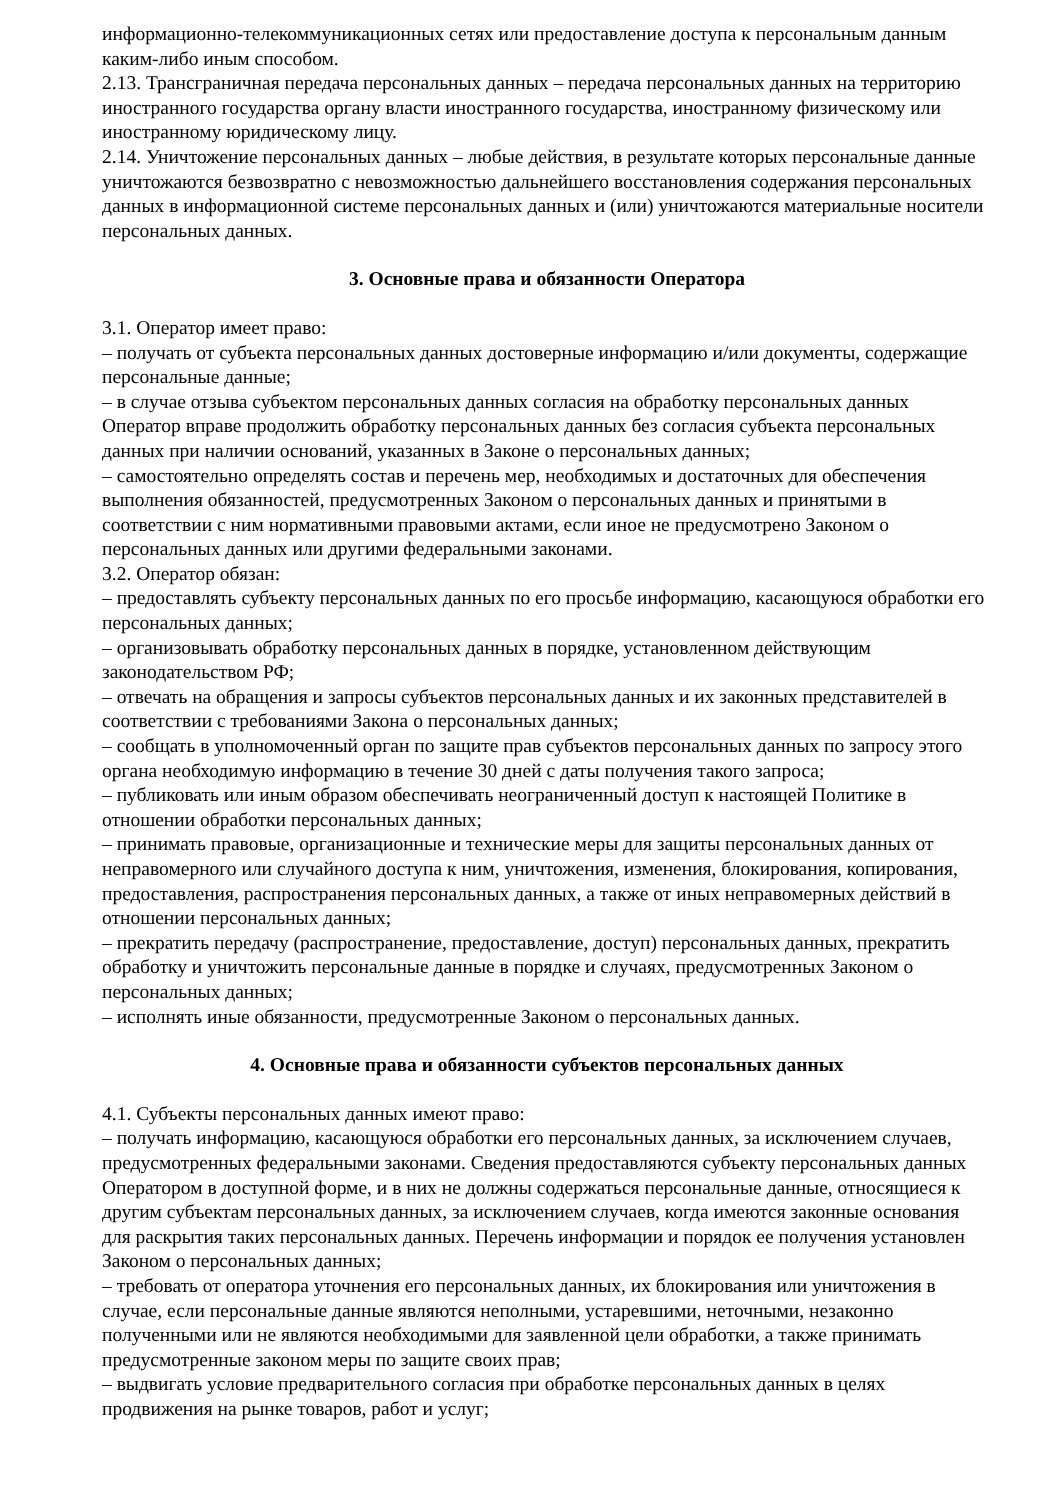информационно-телекоммуникационных сетях или предоставление доступа к персональным данным каким-либо иным способом.
2.13. Трансграничная передача персональных данных – передача персональных данных на территорию иностранного государства органу власти иностранного государства, иностранному физическому или иностранному юридическому лицу.
2.14. Уничтожение персональных данных – любые действия, в результате которых персональные данные уничтожаются безвозвратно с невозможностью дальнейшего восстановления содержания персональных данных в информационной системе персональных данных и (или) уничтожаются материальные носители персональных данных.
3. Основные права и обязанности Оператора
3.1. Оператор имеет право:
– получать от субъекта персональных данных достоверные информацию и/или документы, содержащие персональные данные;
– в случае отзыва субъектом персональных данных согласия на обработку персональных данных Оператор вправе продолжить обработку персональных данных без согласия субъекта персональных данных при наличии оснований, указанных в Законе о персональных данных;
– самостоятельно определять состав и перечень мер, необходимых и достаточных для обеспечения выполнения обязанностей, предусмотренных Законом о персональных данных и принятыми в соответствии с ним нормативными правовыми актами, если иное не предусмотрено Законом о персональных данных или другими федеральными законами.
3.2. Оператор обязан:
– предоставлять субъекту персональных данных по его просьбе информацию, касающуюся обработки его персональных данных;
– организовывать обработку персональных данных в порядке, установленном действующим законодательством РФ;
– отвечать на обращения и запросы субъектов персональных данных и их законных представителей в соответствии с требованиями Закона о персональных данных;
– сообщать в уполномоченный орган по защите прав субъектов персональных данных по запросу этого органа необходимую информацию в течение 30 дней с даты получения такого запроса;
– публиковать или иным образом обеспечивать неограниченный доступ к настоящей Политике в отношении обработки персональных данных;
– принимать правовые, организационные и технические меры для защиты персональных данных от неправомерного или случайного доступа к ним, уничтожения, изменения, блокирования, копирования, предоставления, распространения персональных данных, а также от иных неправомерных действий в отношении персональных данных;
– прекратить передачу (распространение, предоставление, доступ) персональных данных, прекратить обработку и уничтожить персональные данные в порядке и случаях, предусмотренных Законом о персональных данных;
– исполнять иные обязанности, предусмотренные Законом о персональных данных.
4. Основные права и обязанности субъектов персональных данных
4.1. Субъекты персональных данных имеют право:
– получать информацию, касающуюся обработки его персональных данных, за исключением случаев, предусмотренных федеральными законами. Сведения предоставляются субъекту персональных данных Оператором в доступной форме, и в них не должны содержаться персональные данные, относящиеся к другим субъектам персональных данных, за исключением случаев, когда имеются законные основания для раскрытия таких персональных данных. Перечень информации и порядок ее получения установлен Законом о персональных данных;
– требовать от оператора уточнения его персональных данных, их блокирования или уничтожения в случае, если персональные данные являются неполными, устаревшими, неточными, незаконно полученными или не являются необходимыми для заявленной цели обработки, а также принимать предусмотренные законом меры по защите своих прав;
– выдвигать условие предварительного согласия при обработке персональных данных в целях продвижения на рынке товаров, работ и услуг;